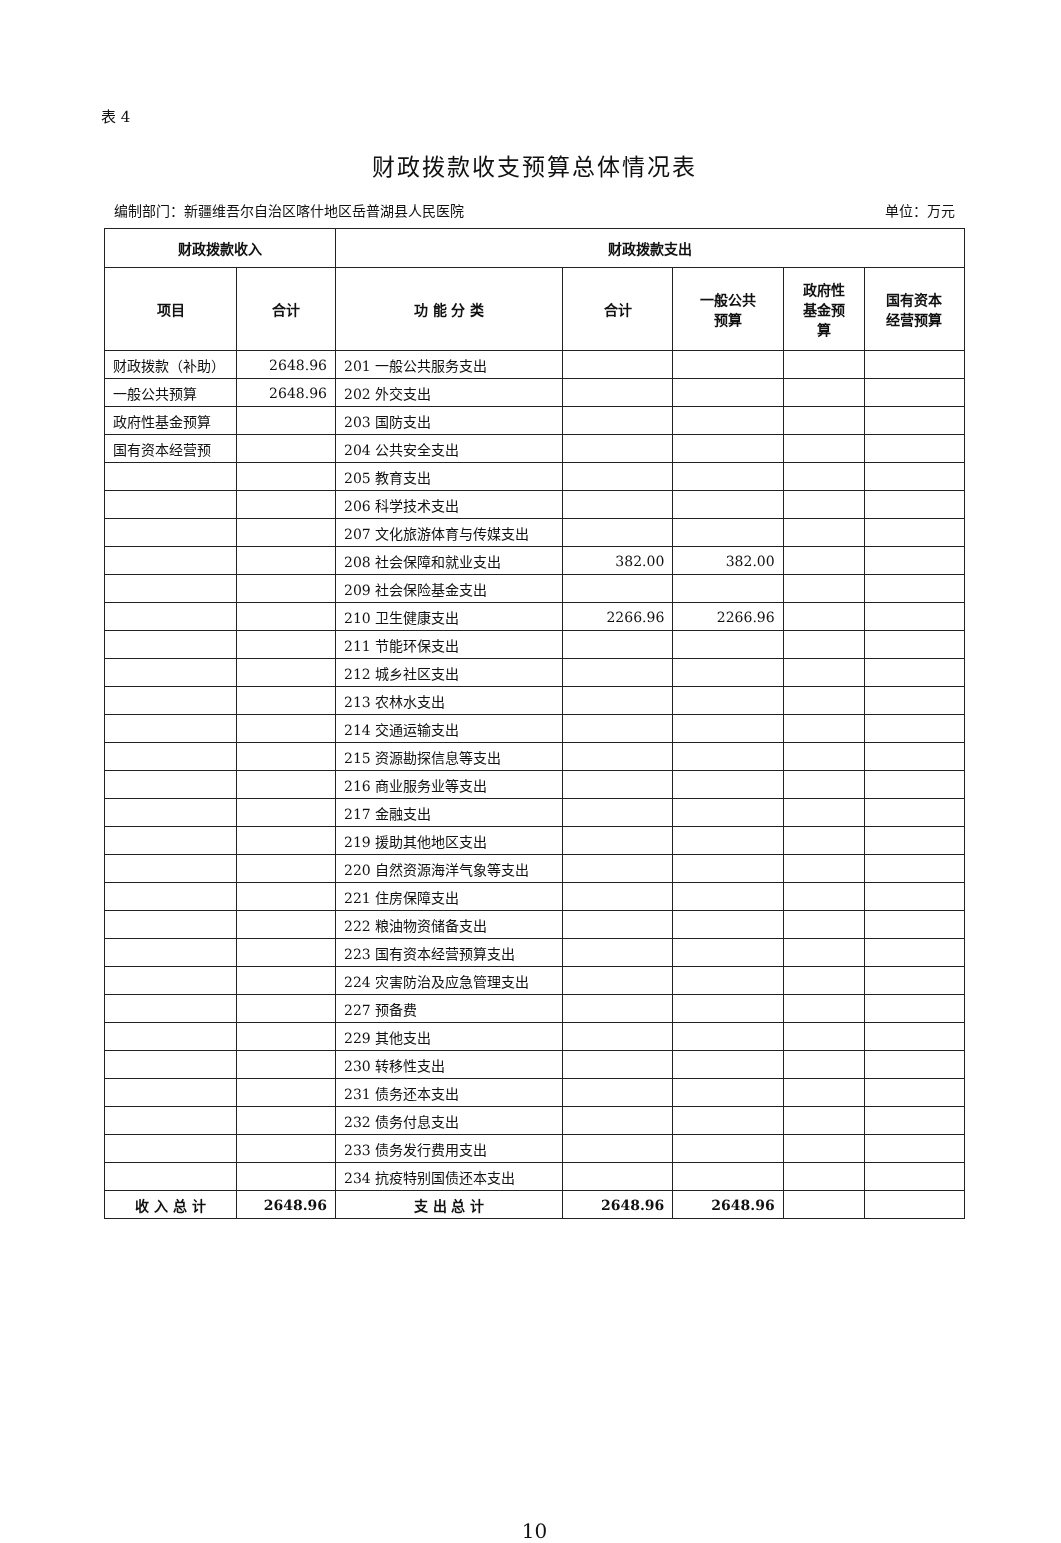表 4
财政拨款收支预算总体情况表
编制部门：新疆维吾尔自治区喀什地区岳普湖县人民医院 单位：万元
| 财政拨款收入 | | 财政拨款支出 | | | | |
| --- | --- | --- | --- | --- | --- | --- |
| 项目 | 合计 | 功 能 分 类 | 合计 | 一般公共 预算 | 政府性 基金预 算 | 国有资本 经营预算 |
| 财政拨款（补助） | 2648.96 | 201 一般公共服务支出 | | | | |
| 一般公共预算 | 2648.96 | 202 外交支出 | | | | |
| 政府性基金预算 | | 203 国防支出 | | | | |
| 国有资本经营预 | | 204 公共安全支出 | | | | |
| | | 205 教育支出 | | | | |
| | | 206 科学技术支出 | | | | |
| | | 207 文化旅游体育与传媒支出 | | | | |
| | | 208 社会保障和就业支出 | 382.00 | 382.00 | | |
| | | 209 社会保险基金支出 | | | | |
| | | 210 卫生健康支出 | 2266.96 | 2266.96 | | |
| | | 211 节能环保支出 | | | | |
| | | 212 城乡社区支出 | | | | |
| | | 213 农林水支出 | | | | |
| | | 214 交通运输支出 | | | | |
| | | 215 资源勘探信息等支出 | | | | |
| | | 216 商业服务业等支出 | | | | |
| | | 217 金融支出 | | | | |
| | | 219 援助其他地区支出 | | | | |
| | | 220 自然资源海洋气象等支出 | | | | |
| | | 221 住房保障支出 | | | | |
| | | 222 粮油物资储备支出 | | | | |
| | | 223 国有资本经营预算支出 | | | | |
| | | 224 灾害防治及应急管理支出 | | | | |
| | | 227 预备费 | | | | |
| | | 229 其他支出 | | | | |
| | | 230 转移性支出 | | | | |
| | | 231 债务还本支出 | | | | |
| | | 232 债务付息支出 | | | | |
| | | 233 债务发行费用支出 | | | | |
| | | 234 抗疫特别国债还本支出 | | | | |
| 收 入 总 计 | 2648.96 | 支 出 总 计 | 2648.96 | 2648.96 | | |
10